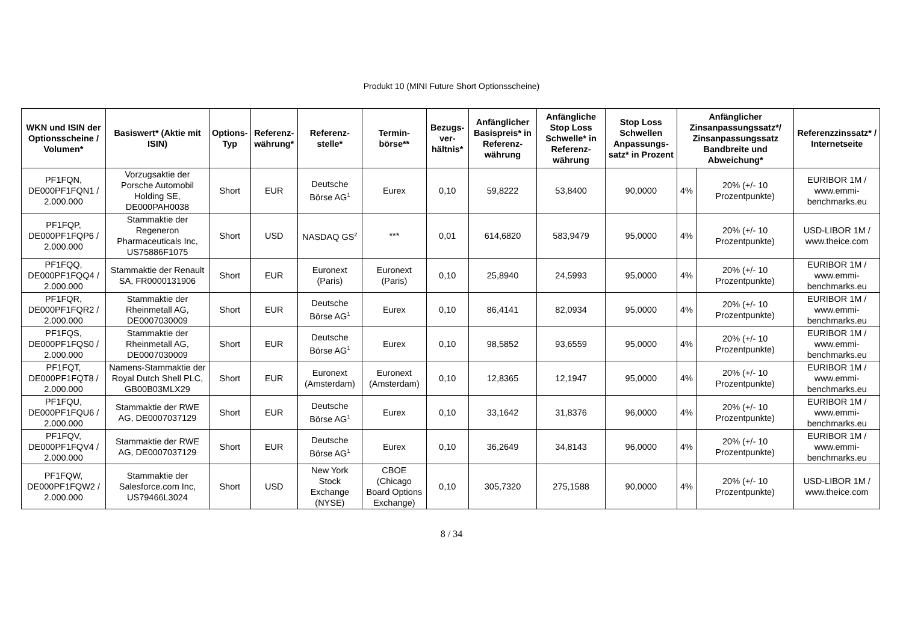Produkt 10 (MINI Future Short Optionsscheine)
| WKN und ISIN der Optionsscheine / Volumen* | Basiswert* (Aktie mit ISIN) | Options-Typ | Referenz-währung* | Referenz-stelle* | Termin-börse** | Bezugs-ver-hältnis* | Anfänglicher Basispreis* in Referenz-währung | Anfängliche Stop Loss Schwelle* in Referenz-währung | Stop Loss Schwellen Anpassungs-satz* in Prozent | Anfänglicher Zinsanpassungssatz*/ Zinsanpassungssatz Bandbreite und Abweichung* | | Referenzzinssatz* / Internetseite |
| --- | --- | --- | --- | --- | --- | --- | --- | --- | --- | --- | --- | --- |
| PF1FQN, DE000PF1FQN1 / 2.000.000 | Vorzugsaktie der Porsche Automobil Holding SE, DE000PAH0038 | Short | EUR | Deutsche Börse AG<sup>1</sup> | Eurex | 0,10 | 59,8222 | 53,8400 | 90,0000 | 4% | 20% (+/- 10 Prozentpunkte) | EURIBOR 1M / www.emmi-benchmarks.eu |
| PF1FQP, DE000PF1FQP6 / 2.000.000 | Stammaktie der Regeneron Pharmaceuticals Inc, US75886F1075 | Short | USD | NASDAQ GS<sup>2</sup> | *** | 0,01 | 614,6820 | 583,9479 | 95,0000 | 4% | 20% (+/- 10 Prozentpunkte) | USD-LIBOR 1M / www.theice.com |
| PF1FQQ, DE000PF1FQQ4 / 2.000.000 | Stammaktie der Renault SA, FR0000131906 | Short | EUR | Euronext (Paris) | Euronext (Paris) | 0,10 | 25,8940 | 24,5993 | 95,0000 | 4% | 20% (+/- 10 Prozentpunkte) | EURIBOR 1M / www.emmi-benchmarks.eu |
| PF1FQR, DE000PF1FQR2 / 2.000.000 | Stammaktie der Rheinmetall AG, DE0007030009 | Short | EUR | Deutsche Börse AG<sup>1</sup> | Eurex | 0,10 | 86,4141 | 82,0934 | 95,0000 | 4% | 20% (+/- 10 Prozentpunkte) | EURIBOR 1M / www.emmi-benchmarks.eu |
| PF1FQS, DE000PF1FQS0 / 2.000.000 | Stammaktie der Rheinmetall AG, DE0007030009 | Short | EUR | Deutsche Börse AG<sup>1</sup> | Eurex | 0,10 | 98,5852 | 93,6559 | 95,0000 | 4% | 20% (+/- 10 Prozentpunkte) | EURIBOR 1M / www.emmi-benchmarks.eu |
| PF1FQT, DE000PF1FQT8 / 2.000.000 | Namens-Stammaktie der Royal Dutch Shell PLC, GB00B03MLX29 | Short | EUR | Euronext (Amsterdam) | Euronext (Amsterdam) | 0,10 | 12,8365 | 12,1947 | 95,0000 | 4% | 20% (+/- 10 Prozentpunkte) | EURIBOR 1M / www.emmi-benchmarks.eu |
| PF1FQU, DE000PF1FQU6 / 2.000.000 | Stammaktie der RWE AG, DE0007037129 | Short | EUR | Deutsche Börse AG<sup>1</sup> | Eurex | 0,10 | 33,1642 | 31,8376 | 96,0000 | 4% | 20% (+/- 10 Prozentpunkte) | EURIBOR 1M / www.emmi-benchmarks.eu |
| PF1FQV, DE000PF1FQV4 / 2.000.000 | Stammaktie der RWE AG, DE0007037129 | Short | EUR | Deutsche Börse AG<sup>1</sup> | Eurex | 0,10 | 36,2649 | 34,8143 | 96,0000 | 4% | 20% (+/- 10 Prozentpunkte) | EURIBOR 1M / www.emmi-benchmarks.eu |
| PF1FQW, DE000PF1FQW2 / 2.000.000 | Stammaktie der Salesforce.com Inc, US79466L3024 | Short | USD | New York Stock Exchange (NYSE) | CBOE (Chicago Board Options Exchange) | 0,10 | 305,7320 | 275,1588 | 90,0000 | 4% | 20% (+/- 10 Prozentpunkte) | USD-LIBOR 1M / www.theice.com |
8 / 34